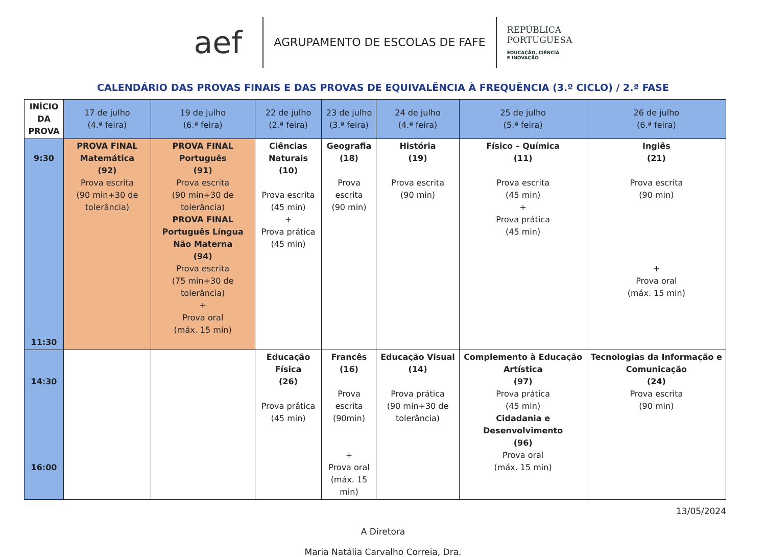aef
AGRUPAMENTO DE ESCOLAS DE FAFE
REPÚBLICA
PORTUGUESA
EDUCAÇÃO, CIÊNCIA
E INOVAÇÃO
CALENDÁRIO DAS PROVAS FINAIS E DAS PROVAS DE EQUIVALÊNCIA À FREQUÊNCIA (3.º CICLO) / 2.ª FASE
| INÍCIO DA PROVA | 17 de julho (4.ª feira) | 19 de julho (6.ª feira) | 22 de julho (2.ª feira) | 23 de julho (3.ª feira) | 24 de julho (4.ª feira) | 25 de julho (5.ª feira) | 26 de julho (6.ª feira) |
| --- | --- | --- | --- | --- | --- | --- | --- |
| 9:30 11:30 | PROVA FINAL Matemática (92) Prova escrita (90 min+30 de tolerância) | PROVA FINAL Português (91) Prova escrita (90 min+30 de tolerância) PROVA FINAL Português Língua Não Materna (94) Prova escrita (75 min+30 de tolerância) + Prova oral (máx. 15 min) | Ciências Naturais (10) Prova escrita (45 min) + Prova prática (45 min) | Geografia (18) Prova escrita (90 min) | História (19) Prova escrita (90 min) | Físico – Química (11) Prova escrita (45 min) + Prova prática (45 min) | Inglês (21) Prova escrita (90 min) + Prova oral (máx. 15 min) |
| 14:30 16:00 | | | Educação Física (26) Prova prática (45 min) | Francês (16) Prova escrita (90min) + Prova oral (máx. 15 min) | Educação Visual (14) Prova prática (90 min+30 de tolerância) | Complemento à Educação Artística (97) Prova prática (45 min) Cidadania e Desenvolvimento (96) Prova oral (máx. 15 min) | Tecnologias da Informação e Comunicação (24) Prova escrita (90 min) |
13/05/2024
A Diretora
Maria Natália Carvalho Correia, Dra.